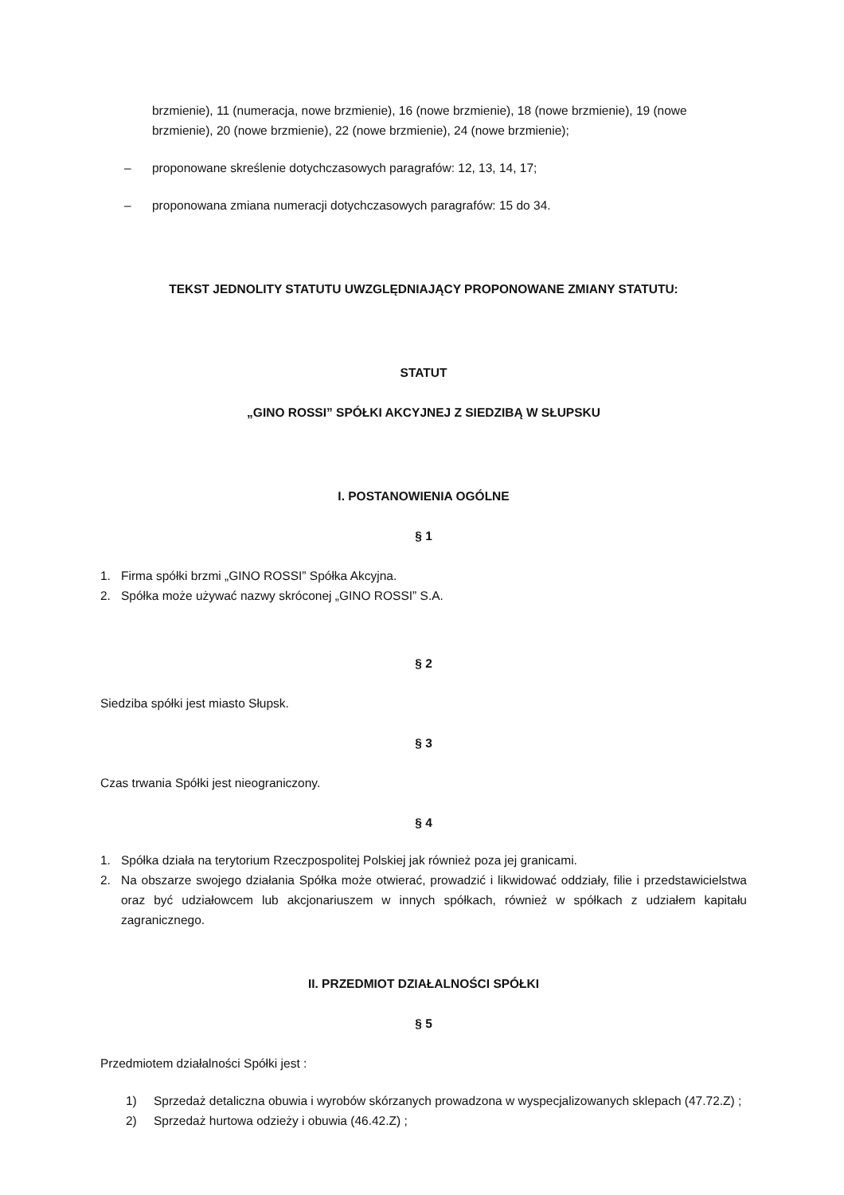brzmienie), 11 (numeracja, nowe brzmienie), 16 (nowe brzmienie), 18 (nowe brzmienie), 19 (nowe brzmienie), 20 (nowe brzmienie), 22 (nowe brzmienie), 24 (nowe brzmienie);
– proponowane skreślenie dotychczasowych paragrafów: 12, 13, 14, 17;
– proponowana zmiana numeracji dotychczasowych paragrafów: 15 do 34.
TEKST JEDNOLITY STATUTU UWZGLĘDNIAJĄCY PROPONOWANE ZMIANY STATUTU:
STATUT
„GINO ROSSI” SPÓŁKI AKCYJNEJ Z SIEDZIBĄ W SŁUPSKU
I. POSTANOWIENIA OGÓLNE
§ 1
1. Firma spółki brzmi „GINO ROSSI” Spółka Akcyjna.
2. Spółka może używać nazwy skróconej „GINO ROSSI” S.A.
§ 2
Siedziba spółki jest miasto Słupsk.
§ 3
Czas trwania Spółki jest nieograniczony.
§ 4
1. Spółka działa na terytorium Rzeczpospolitej Polskiej jak również poza jej granicami.
2. Na obszarze swojego działania Spółka może otwierać, prowadzić i likwidować oddziały, filie i przedstawicielstwa oraz być udziałowcem lub akcjonariuszem w innych spółkach, również w spółkach z udziałem kapitału zagranicznego.
II. PRZEDMIOT DZIAŁALNOŚCI SPÓŁKI
§ 5
Przedmiotem działalności Spółki jest :
1) Sprzedaż detaliczna obuwia i wyrobów skórzanych prowadzona w wyspecjalizowanych sklepach (47.72.Z) ;
2) Sprzedaż hurtowa odzieży i obuwia (46.42.Z) ;